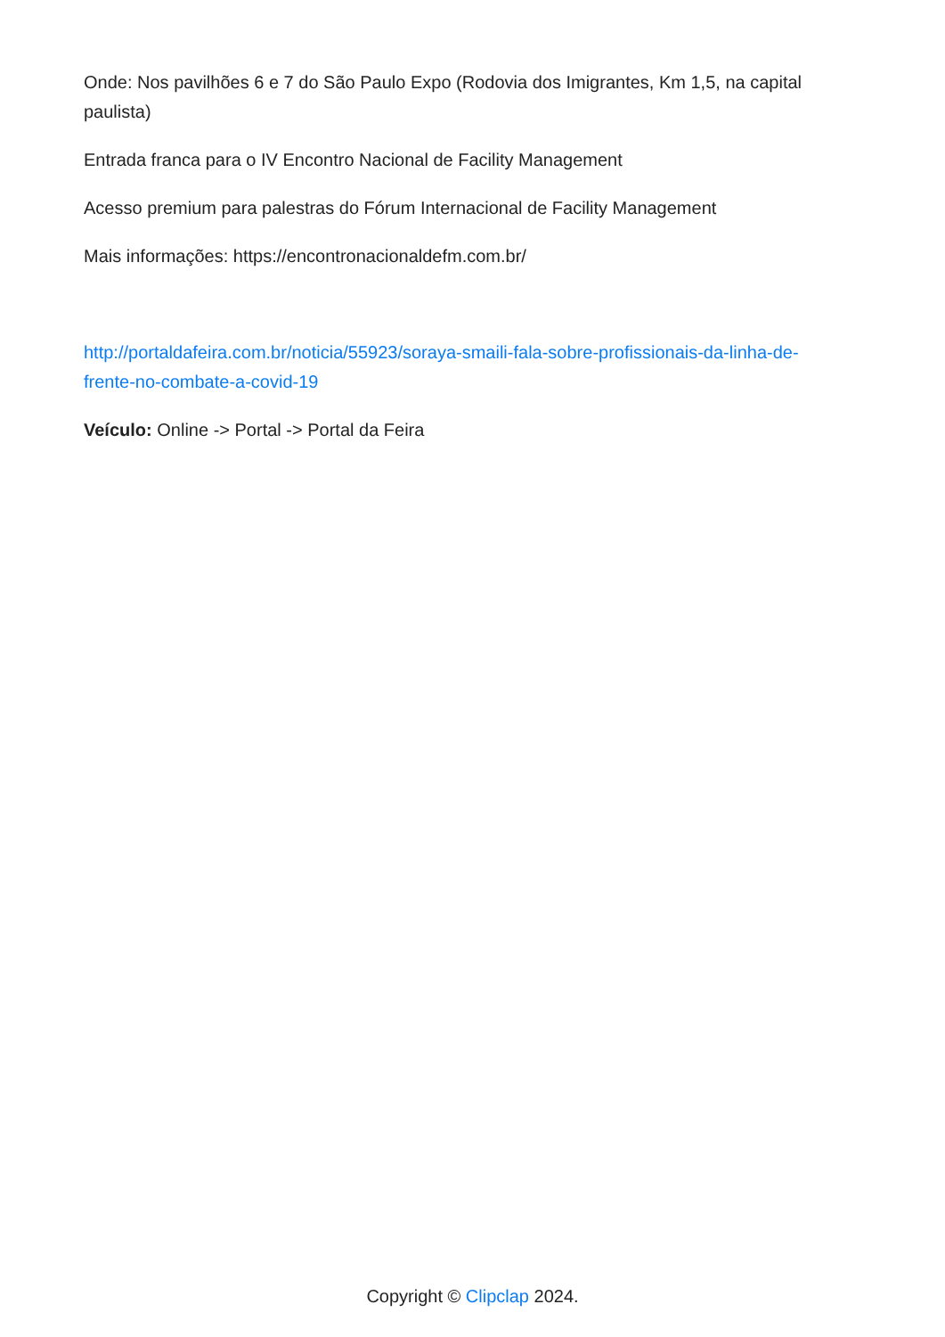Onde: Nos pavilhões 6 e 7 do São Paulo Expo (Rodovia dos Imigrantes, Km 1,5, na capital paulista)
Entrada franca para o IV Encontro Nacional de Facility Management
Acesso premium para palestras do Fórum Internacional de Facility Management
Mais informações: https://encontronacionaldefm.com.br/
http://portaldafeira.com.br/noticia/55923/soraya-smaili-fala-sobre-profissionais-da-linha-de-frente-no-combate-a-covid-19
Veículo: Online -> Portal -> Portal da Feira
Copyright © Clipclap 2024.